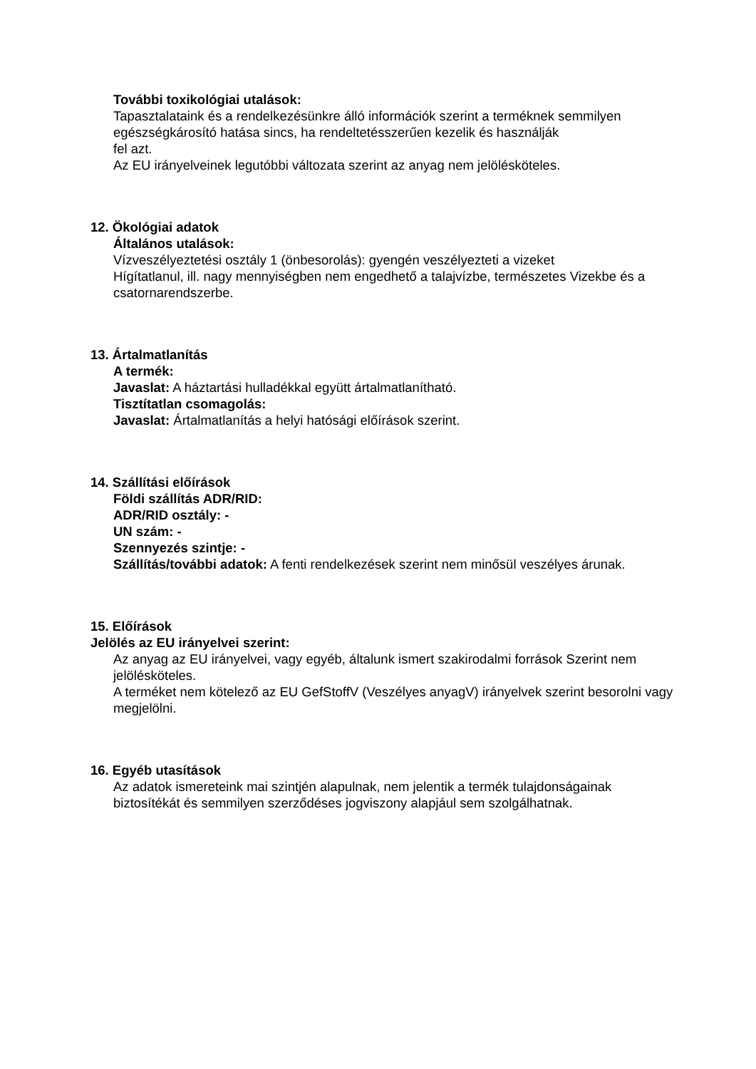További toxikológiai utalások:
Tapasztalataink és a rendelkezésünkre álló információk szerint a terméknek semmilyen egészségkárosító hatása sincs, ha rendeltetésszerűen kezelik és használják
fel azt.
Az EU irányelveinek legutóbbi változata szerint az anyag nem jelölésköteles.
12. Ökológiai adatok
Általános utalások:
Vízveszélyeztetési osztály 1 (önbesorolás): gyengén veszélyezteti a vizeket
Hígítatlanul, ill. nagy mennyiségben nem engedhető a talajvízbe, természetes Vizekbe és a csatornarendszerbe.
13. Ártalmatlanítás
A termék:
Javaslat: A háztartási hulladékkal együtt ártalmatlanítható.
Tisztítatlan csomagolás:
Javaslat: Ártalmatlanítás a helyi hatósági előírások szerint.
14. Szállítási előírások
Földi szállítás ADR/RID:
ADR/RID osztály: -
UN szám: -
Szennyezés szintje: -
Szállítás/további adatok: A fenti rendelkezések szerint nem minősül veszélyes árunak.
15. Előírások
Jelölés az EU irányelvei szerint:
Az anyag az EU irányelvei, vagy egyéb, általunk ismert szakirodalmi források Szerint nem jelölésköteles.
A terméket nem kötelező az EU GefStoffV (Veszélyes anyagV) irányelvek szerint besorolni vagy megjelölni.
16. Egyéb utasítások
Az adatok ismereteink mai szintjén alapulnak, nem jelentik a termék tulajdonságainak biztosítékát és semmilyen szerződéses jogviszony alapjául sem szolgálhatnak.